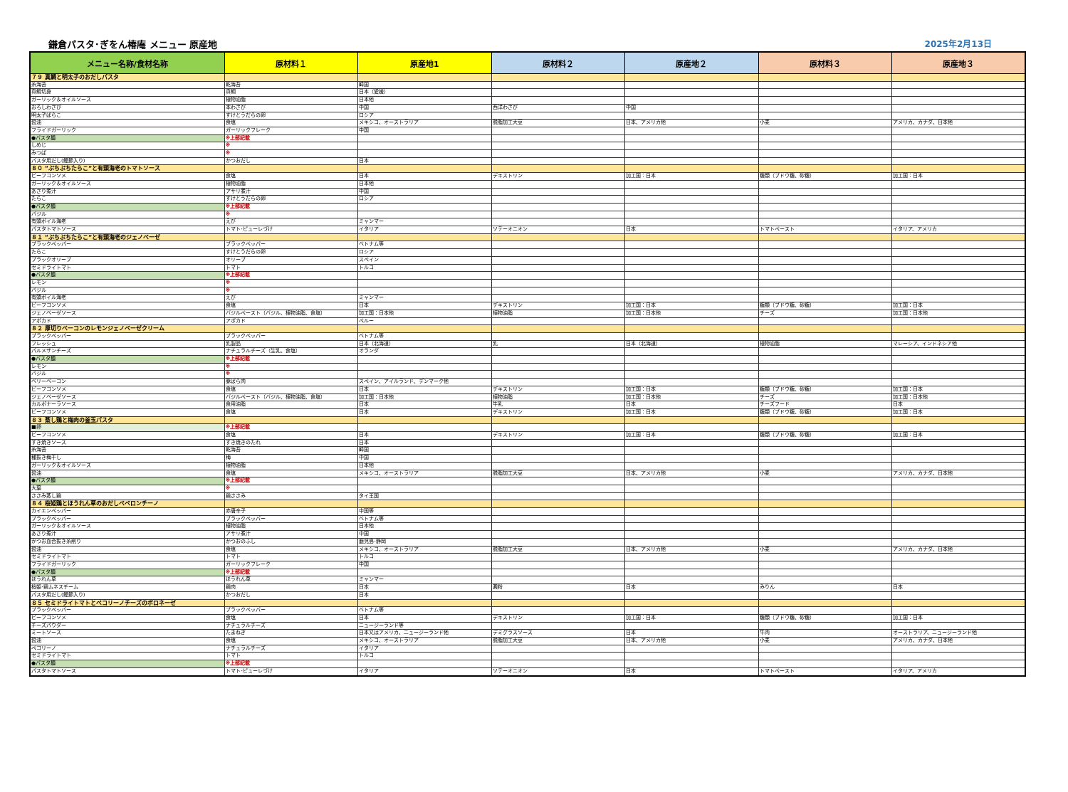鎌倉パスタ･ぎをん椿庵 メニュー 原産地
2025年2月13日
| メニュー名称/食材名称 | 原材料１ | 原産地1 | 原材料２ | 原産地２ | 原材料３ | 原産地３ |
| --- | --- | --- | --- | --- | --- | --- |
| ７９ 真鯛と明太子のおだしパスタ | | | | | | |
| 糸海苔 | 乾海苔 | 韓国 | | | | |
| 真鯛切身 | 真鯛 | 日本（愛媛） | | | | |
| ガーリック＆オイルソース | 植物油脂 | 日本他 | | | | |
| おろしわさび | 本わさび | 中国 | 西洋わさび | 中国 | | |
| 明太子ばらこ | すけとうだらの卵 | ロシア | | | | |
| 醤油 | 食塩 | メキシコ、オーストラリア | 脱脂加工大豆 | 日本、アメリカ他 | 小麦 | アメリカ、カナダ、日本他 |
| フライドガーリック | ガーリックフレーク | 中国 | | | | |
| ●パスタ麺 | ※上部記載 | | | | | |
| しめじ | ※ | | | | | |
| みつば | ※ | | | | | |
| パスタ用だし(鰹節入り) | かつおだし | 日本 | | | | |
| ８０ ”ぷちぷちたらこ”と有頭海老のトマトソース | | | | | | |
| ビーフコンソメ | 食塩 | 日本 | デキストリン | 加工国：日本 | 糖類（ブドウ糖、砂糖） | 加工国：日本 |
| ガーリック＆オイルソース | 植物油脂 | 日本他 | | | | |
| あさり煮汁 | アサリ煮汁 | 中国 | | | | |
| たらこ | すけとうだらの卵 | ロシア | | | | |
| ●パスタ麺 | ※上部記載 | | | | | |
| バジル | ※ | | | | | |
| 有頭ボイル海老 | えび | ミャンマー | | | | |
| パスタトマトソース | トマト･ピューレづけ | イタリア | ソテーオニオン | 日本 | トマトペースト | イタリア、アメリカ |
| ８１ ”ぷちぷちたらこ”と有頭海老のジェノベーゼ | | | | | | |
| ブラックペッパー | ブラックペッパー | ベトナム等 | | | | |
| たらこ | すけとうだらの卵 | ロシア | | | | |
| ブラックオリーブ | オリーブ | スペイン | | | | |
| セミドライトマト | トマト | トルコ | | | | |
| ●パスタ麺 | ※上部記載 | | | | | |
| レモン | ※ | | | | | |
| バジル | ※ | | | | | |
| 有頭ボイル海老 | えび | ミャンマー | | | | |
| ビーフコンソメ | 食塩 | 日本 | デキストリン | 加工国：日本 | 糖類（ブドウ糖、砂糖） | 加工国：日本 |
| ジェノベーゼソース | バジルペースト（バジル、植物油脂、食塩） | 加工国：日本他 | 植物油脂 | 加工国：日本他 | チーズ | 加工国：日本他 |
| アボカド | アボカド | ペルー | | | | |
| ８２ 厚切りベーコンのレモンジェノベーゼクリーム | | | | | | |
| ブラックペッパー | ブラックペッパー | ベトナム等 | | | | |
| フレッシュ | 乳製品 | 日本（北海道） | 乳 | 日本（北海道） | 植物油脂 | マレーシア、インドネシア他 |
| パルメザンチーズ | ナチュラルチーズ（生乳、食塩） | オランダ | | | | |
| ●パスタ麺 | ※上部記載 | | | | | |
| レモン | ※ | | | | | |
| バジル | ※ | | | | | |
| ベリーベーコン | 豚ばら肉 | スペイン、アイルランド、デンマーク他 | | | | |
| ビーフコンソメ | 食塩 | 日本 | デキストリン | 加工国：日本 | 糖類（ブドウ糖、砂糖） | 加工国：日本 |
| ジェノベーゼソース | バジルペースト（バジル、植物油脂、食塩） | 加工国：日本他 | 植物油脂 | 加工国：日本他 | チーズ | 加工国：日本他 |
| カルボナーラソース | 食用油脂 | 日本 | 牛乳 | 日本 | チーズフード | 日本 |
| ビーフコンソメ | 食塩 | 日本 | デキストリン | 加工国：日本 | 糖類（ブドウ糖、砂糖） | 加工国：日本 |
| ８３ 蒸し鶏と梅肉の釜玉パスタ | | | | | | |
| ■卵 | ※上部記載 | | | | | |
| ビーフコンソメ | 食塩 | 日本 | デキストリン | 加工国：日本 | 糖類（ブドウ糖、砂糖） | 加工国：日本 |
| すき焼きソース | すき焼きのたれ | 日本 | | | | |
| 糸海苔 | 乾海苔 | 韓国 | | | | |
| 種抜き梅干し | 梅 | 中国 | | | | |
| ガーリック＆オイルソース | 植物油脂 | 日本他 | | | | |
| 醤油 | 食塩 | メキシコ、オーストラリア | 脱脂加工大豆 | 日本、アメリカ他 | 小麦 | アメリカ、カナダ、日本他 |
| ●パスタ麺 | ※上部記載 | | | | | |
| 大葉 | ※ | | | | | |
| ささみ蒸し鶏 | 鶏ささみ | タイ王国 | | | | |
| ８４ 桜姫鶏とほうれん草のおだしペペロンチーノ | | | | | | |
| カイエンペッパー | 赤唐辛子 | 中国等 | | | | |
| ブラックペッパー | ブラックペッパー | ベトナム等 | | | | |
| ガーリック＆オイルソース | 植物油脂 | 日本他 | | | | |
| あさり煮汁 | アサリ煮汁 | 中国 | | | | |
| かつお血合抜き糸削り | かつおのふし | 鹿児島･静岡 | | | | |
| 醤油 | 食塩 | メキシコ、オーストラリア | 脱脂加工大豆 | 日本、アメリカ他 | 小麦 | アメリカ、カナダ、日本他 |
| セミドライトマト | トマト | トルコ | | | | |
| フライドガーリック | ガーリックフレーク | 中国 | | | | |
| ●パスタ麺 | ※上部記載 | | | | | |
| ほうれん草 | ほうれん草 | ミャンマー | | | | |
| 桜姫･鶏ムネスチーム | 鶏肉 | 日本 | 澱粉 | 日本 | みりん | 日本 |
| パスタ用だし(鰹節入り) | かつおだし | 日本 | | | | |
| ８５ セミドライトマトとペコリーノチーズのボロネーゼ | | | | | | |
| ブラックペッパー | ブラックペッパー | ベトナム等 | | | | |
| ビーフコンソメ | 食塩 | 日本 | デキストリン | 加工国：日本 | 糖類（ブドウ糖、砂糖） | 加工国：日本 |
| チーズパウダー | ナチュラルチーズ | ニュージーランド等 | | | | |
| ミートソース | たまねぎ | 日本又はアメリカ、ニュージーランド他 | デミグラスソース | 日本 | 牛肉 | オーストラリア、ニュージーランド他 |
| 醤油 | 食塩 | メキシコ、オーストラリア | 脱脂加工大豆 | 日本、アメリカ他 | 小麦 | アメリカ、カナダ、日本他 |
| ペコリーノ | ナチュラルチーズ | イタリア | | | | |
| セミドライトマト | トマト | トルコ | | | | |
| ●パスタ麺 | ※上部記載 | | | | | |
| パスタトマトソース | トマト･ピューレづけ | イタリア | ソテーオニオン | 日本 | トマトペースト | イタリア、アメリカ |